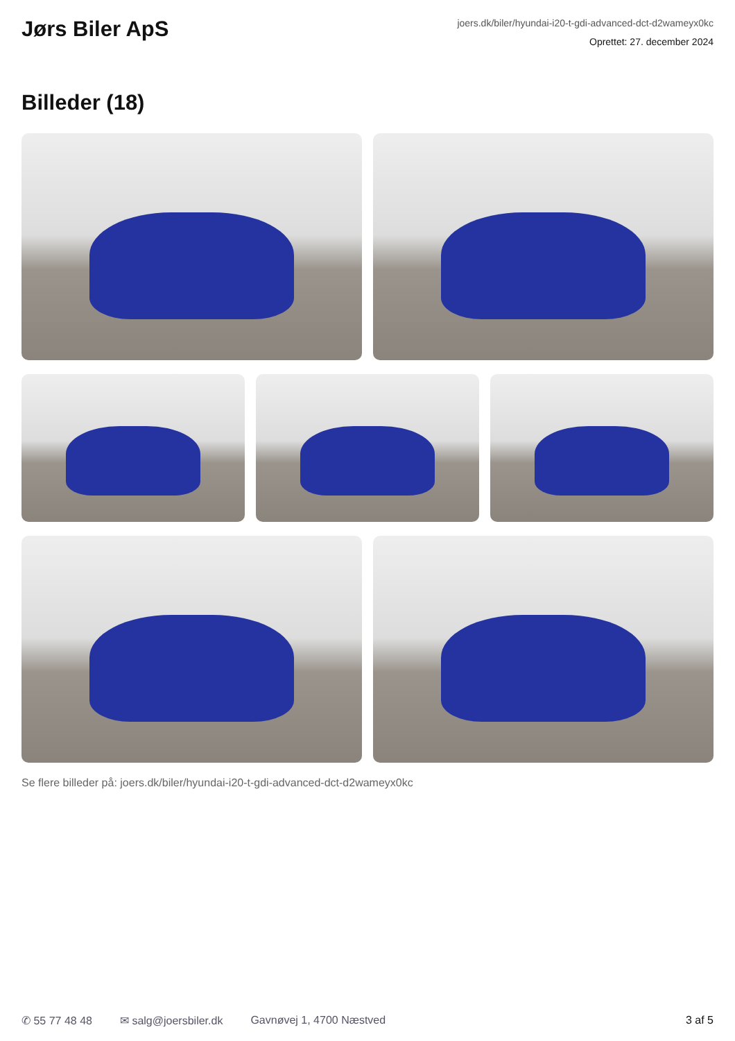Jørs Biler ApS
joers.dk/biler/hyundai-i20-t-gdi-advanced-dct-d2wameyx0kc
Oprettet: 27. december 2024
Billeder (18)
Se flere billeder på: joers.dk/biler/hyundai-i20-t-gdi-advanced-dct-d2wameyx0kc
✆ 55 77 48 48 ✉ salg@joersbiler.dk Gavnøvej 1, 4700 Næstved 3 af 5